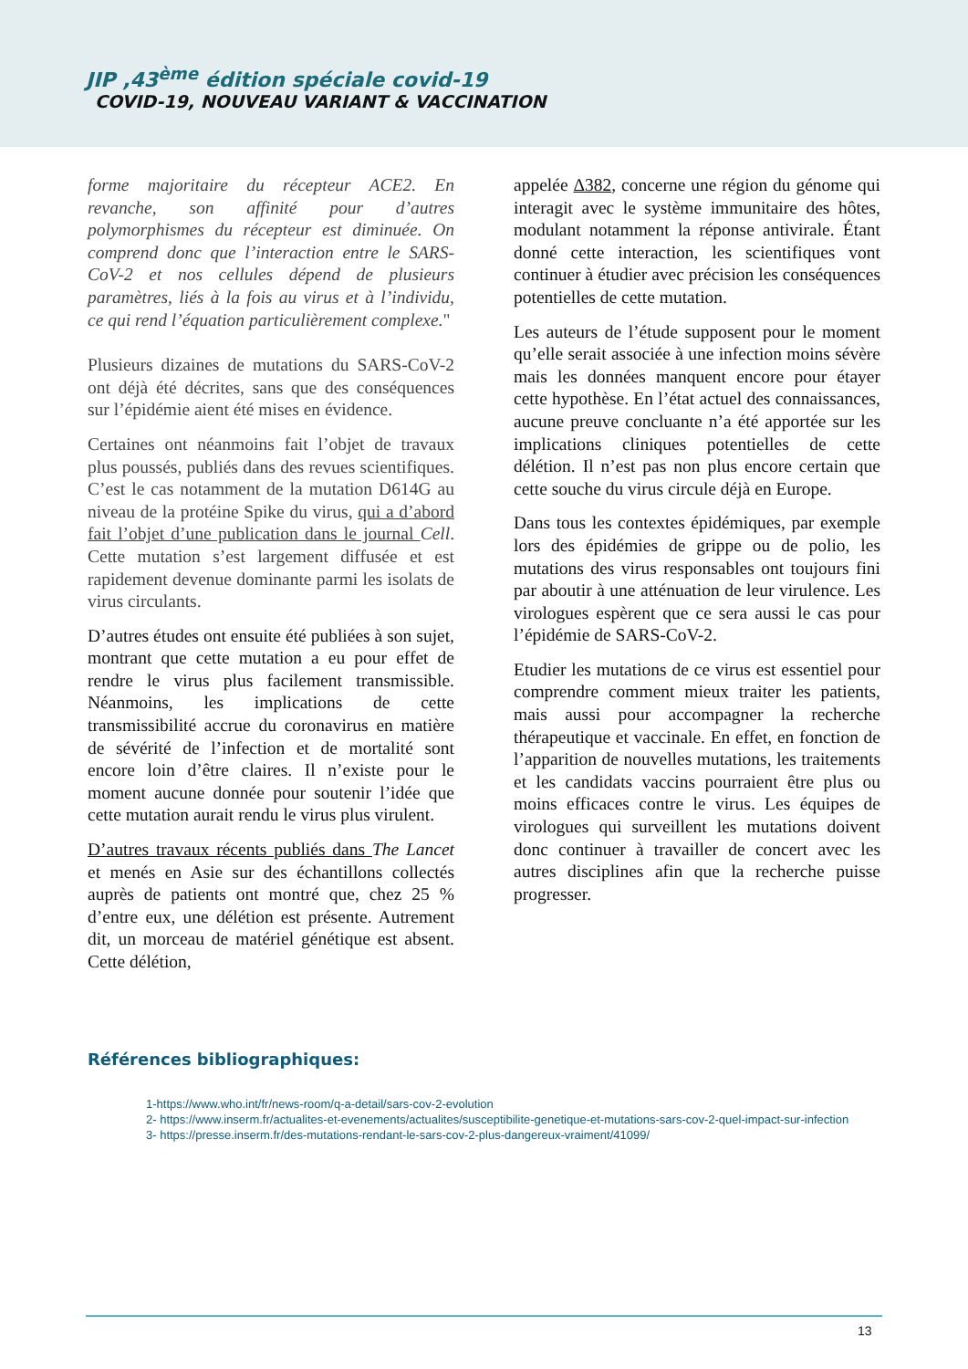JIP ,43<sup>ème</sup> édition spéciale covid-19
COVID-19, NOUVEAU VARIANT & VACCINATION
forme majoritaire du récepteur ACE2. En revanche, son affinité pour d’autres polymorphismes du récepteur est diminuée. On comprend donc que l’interaction entre le SARS-CoV-2 et nos cellules dépend de plusieurs paramètres, liés à la fois au virus et à l’individu, ce qui rend l’équation particulièrement complexe."
Plusieurs dizaines de mutations du SARS-CoV-2 ont déjà été décrites, sans que des conséquences sur l’épidémie aient été mises en évidence.
Certaines ont néanmoins fait l’objet de travaux plus poussés, publiés dans des revues scientifiques. C’est le cas notamment de la mutation D614G au niveau de la protéine Spike du virus, qui a d’abord fait l’objet d’une publication dans le journal Cell. Cette mutation s’est largement diffusée et est rapidement devenue dominante parmi les isolats de virus circulants.
D’autres études ont ensuite été publiées à son sujet, montrant que cette mutation a eu pour effet de rendre le virus plus facilement transmissible. Néanmoins, les implications de cette transmissibilité accrue du coronavirus en matière de sévérité de l’infection et de mortalité sont encore loin d’être claires. Il n’existe pour le moment aucune donnée pour soutenir l’idée que cette mutation aurait rendu le virus plus virulent.
D’autres travaux récents publiés dans The Lancet et menés en Asie sur des échantillons collectés auprès de patients ont montré que, chez 25 % d’entre eux, une délétion est présente. Autrement dit, un morceau de matériel génétique est absent. Cette délétion,
appelée Δ382, concerne une région du génome qui interagit avec le système immunitaire des hôtes, modulant notamment la réponse antivirale. Étant donné cette interaction, les scientifiques vont continuer à étudier avec précision les conséquences potentielles de cette mutation.
Les auteurs de l’étude supposent pour le moment qu’elle serait associée à une infection moins sévère mais les données manquent encore pour étayer cette hypothèse. En l’état actuel des connaissances, aucune preuve concluante n’a été apportée sur les implications cliniques potentielles de cette délétion. Il n’est pas non plus encore certain que cette souche du virus circule déjà en Europe.
Dans tous les contextes épidémiques, par exemple lors des épidémies de grippe ou de polio, les mutations des virus responsables ont toujours fini par aboutir à une atténuation de leur virulence. Les virologues espèrent que ce sera aussi le cas pour l’épidémie de SARS-CoV-2.
Etudier les mutations de ce virus est essentiel pour comprendre comment mieux traiter les patients, mais aussi pour accompagner la recherche thérapeutique et vaccinale. En effet, en fonction de l’apparition de nouvelles mutations, les traitements et les candidats vaccins pourraient être plus ou moins efficaces contre le virus. Les équipes de virologues qui surveillent les mutations doivent donc continuer à travailler de concert avec les autres disciplines afin que la recherche puisse progresser.
Références bibliographiques:
1-https://www.who.int/fr/news-room/q-a-detail/sars-cov-2-evolution
2- https://www.inserm.fr/actualites-et-evenements/actualites/susceptibilite-genetique-et-mutations-sars-cov-2-quel-impact-sur-infection
3- https://presse.inserm.fr/des-mutations-rendant-le-sars-cov-2-plus-dangereux-vraiment/41099/
13